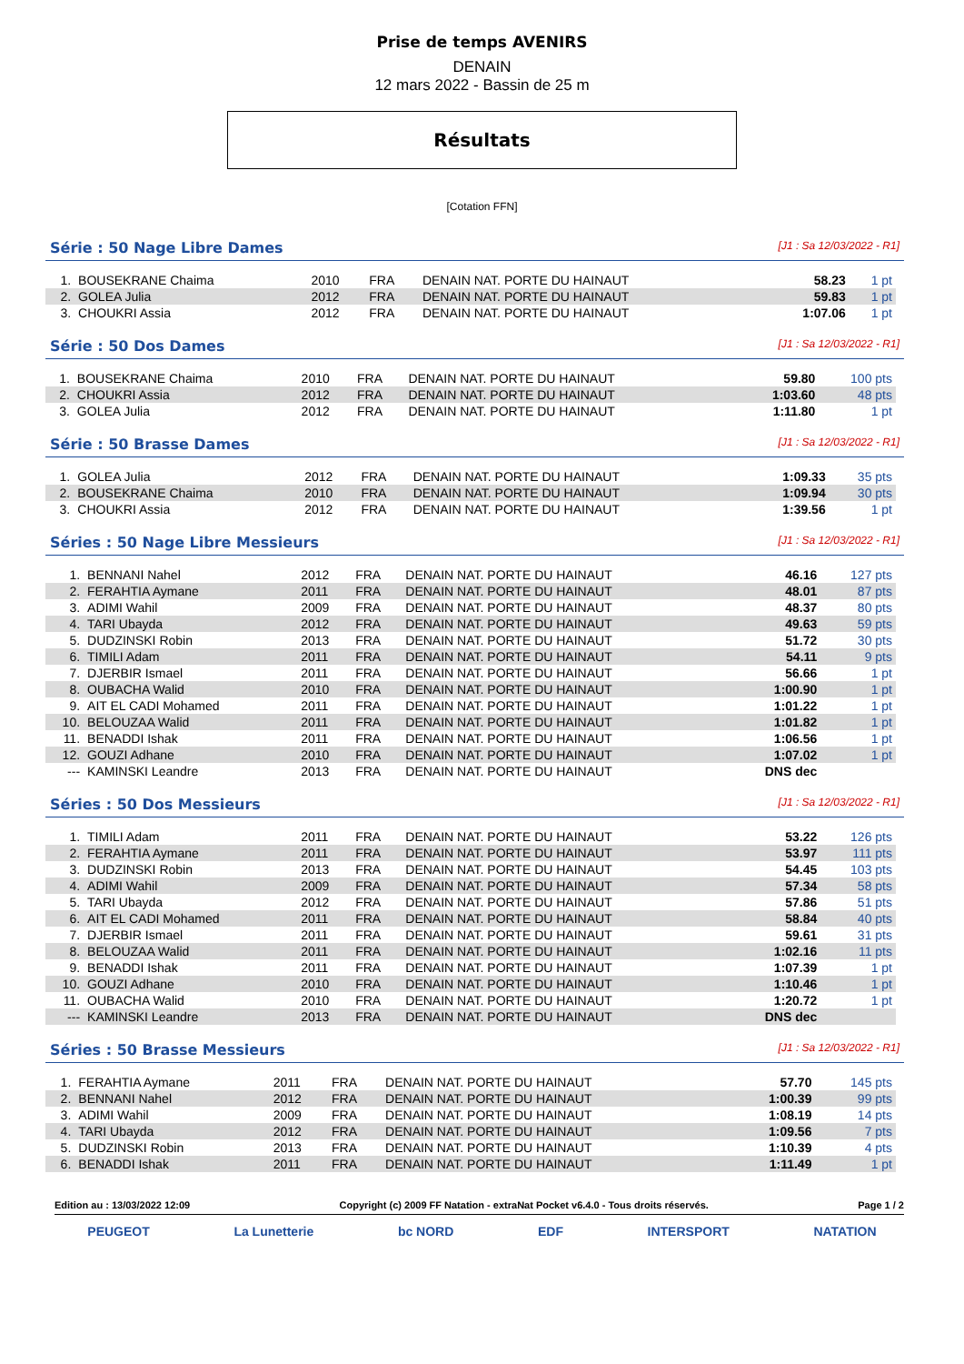Prise de temps AVENIRS
DENAIN
12 mars 2022 - Bassin de 25 m
Résultats
[Cotation FFN]
Série : 50 Nage Libre Dames [J1 : Sa 12/03/2022 - R1]
| 1. | BOUSEKRANE Chaima | 2010 | FRA | DENAIN NAT. PORTE DU HAINAUT | 58.23 | 1 pt |
| 2. | GOLEA Julia | 2012 | FRA | DENAIN NAT. PORTE DU HAINAUT | 59.83 | 1 pt |
| 3. | CHOUKRI Assia | 2012 | FRA | DENAIN NAT. PORTE DU HAINAUT | 1:07.06 | 1 pt |
Série : 50 Dos Dames [J1 : Sa 12/03/2022 - R1]
| 1. | BOUSEKRANE Chaima | 2010 | FRA | DENAIN NAT. PORTE DU HAINAUT | 59.80 | 100 pts |
| 2. | CHOUKRI Assia | 2012 | FRA | DENAIN NAT. PORTE DU HAINAUT | 1:03.60 | 48 pts |
| 3. | GOLEA Julia | 2012 | FRA | DENAIN NAT. PORTE DU HAINAUT | 1:11.80 | 1 pt |
Série : 50 Brasse Dames [J1 : Sa 12/03/2022 - R1]
| 1. | GOLEA Julia | 2012 | FRA | DENAIN NAT. PORTE DU HAINAUT | 1:09.33 | 35 pts |
| 2. | BOUSEKRANE Chaima | 2010 | FRA | DENAIN NAT. PORTE DU HAINAUT | 1:09.94 | 30 pts |
| 3. | CHOUKRI Assia | 2012 | FRA | DENAIN NAT. PORTE DU HAINAUT | 1:39.56 | 1 pt |
Séries : 50 Nage Libre Messieurs [J1 : Sa 12/03/2022 - R1]
| 1. | BENNANI Nahel | 2012 | FRA | DENAIN NAT. PORTE DU HAINAUT | 46.16 | 127 pts |
| 2. | FERAHTIA Aymane | 2011 | FRA | DENAIN NAT. PORTE DU HAINAUT | 48.01 | 87 pts |
| 3. | ADIMI Wahil | 2009 | FRA | DENAIN NAT. PORTE DU HAINAUT | 48.37 | 80 pts |
| 4. | TARI Ubayda | 2012 | FRA | DENAIN NAT. PORTE DU HAINAUT | 49.63 | 59 pts |
| 5. | DUDZINSKI Robin | 2013 | FRA | DENAIN NAT. PORTE DU HAINAUT | 51.72 | 30 pts |
| 6. | TIMILI Adam | 2011 | FRA | DENAIN NAT. PORTE DU HAINAUT | 54.11 | 9 pts |
| 7. | DJERBIR Ismael | 2011 | FRA | DENAIN NAT. PORTE DU HAINAUT | 56.66 | 1 pt |
| 8. | OUBACHA Walid | 2010 | FRA | DENAIN NAT. PORTE DU HAINAUT | 1:00.90 | 1 pt |
| 9. | AIT EL CADI Mohamed | 2011 | FRA | DENAIN NAT. PORTE DU HAINAUT | 1:01.22 | 1 pt |
| 10. | BELOUZAA Walid | 2011 | FRA | DENAIN NAT. PORTE DU HAINAUT | 1:01.82 | 1 pt |
| 11. | BENADDI Ishak | 2011 | FRA | DENAIN NAT. PORTE DU HAINAUT | 1:06.56 | 1 pt |
| 12. | GOUZI Adhane | 2010 | FRA | DENAIN NAT. PORTE DU HAINAUT | 1:07.02 | 1 pt |
| --- | KAMINSKI Leandre | 2013 | FRA | DENAIN NAT. PORTE DU HAINAUT | DNS dec | |
Séries : 50 Dos Messieurs [J1 : Sa 12/03/2022 - R1]
| 1. | TIMILI Adam | 2011 | FRA | DENAIN NAT. PORTE DU HAINAUT | 53.22 | 126 pts |
| 2. | FERAHTIA Aymane | 2011 | FRA | DENAIN NAT. PORTE DU HAINAUT | 53.97 | 111 pts |
| 3. | DUDZINSKI Robin | 2013 | FRA | DENAIN NAT. PORTE DU HAINAUT | 54.45 | 103 pts |
| 4. | ADIMI Wahil | 2009 | FRA | DENAIN NAT. PORTE DU HAINAUT | 57.34 | 58 pts |
| 5. | TARI Ubayda | 2012 | FRA | DENAIN NAT. PORTE DU HAINAUT | 57.86 | 51 pts |
| 6. | AIT EL CADI Mohamed | 2011 | FRA | DENAIN NAT. PORTE DU HAINAUT | 58.84 | 40 pts |
| 7. | DJERBIR Ismael | 2011 | FRA | DENAIN NAT. PORTE DU HAINAUT | 59.61 | 31 pts |
| 8. | BELOUZAA Walid | 2011 | FRA | DENAIN NAT. PORTE DU HAINAUT | 1:02.16 | 11 pts |
| 9. | BENADDI Ishak | 2011 | FRA | DENAIN NAT. PORTE DU HAINAUT | 1:07.39 | 1 pt |
| 10. | GOUZI Adhane | 2010 | FRA | DENAIN NAT. PORTE DU HAINAUT | 1:10.46 | 1 pt |
| 11. | OUBACHA Walid | 2010 | FRA | DENAIN NAT. PORTE DU HAINAUT | 1:20.72 | 1 pt |
| --- | KAMINSKI Leandre | 2013 | FRA | DENAIN NAT. PORTE DU HAINAUT | DNS dec | |
Séries : 50 Brasse Messieurs [J1 : Sa 12/03/2022 - R1]
| 1. | FERAHTIA Aymane | 2011 | FRA | DENAIN NAT. PORTE DU HAINAUT | 57.70 | 145 pts |
| 2. | BENNANI Nahel | 2012 | FRA | DENAIN NAT. PORTE DU HAINAUT | 1:00.39 | 99 pts |
| 3. | ADIMI Wahil | 2009 | FRA | DENAIN NAT. PORTE DU HAINAUT | 1:08.19 | 14 pts |
| 4. | TARI Ubayda | 2012 | FRA | DENAIN NAT. PORTE DU HAINAUT | 1:09.56 | 7 pts |
| 5. | DUDZINSKI Robin | 2013 | FRA | DENAIN NAT. PORTE DU HAINAUT | 1:10.39 | 4 pts |
| 6. | BENADDI Ishak | 2011 | FRA | DENAIN NAT. PORTE DU HAINAUT | 1:11.49 | 1 pt |
Edition au : 13/03/2022 12:09 Copyright (c) 2009 FF Natation - extraNat Pocket v6.4.0 - Tous droits réservés. Page 1 / 2
PEUGEOT La Lunetterie bc NORD EDF INTERSPORT NATATION